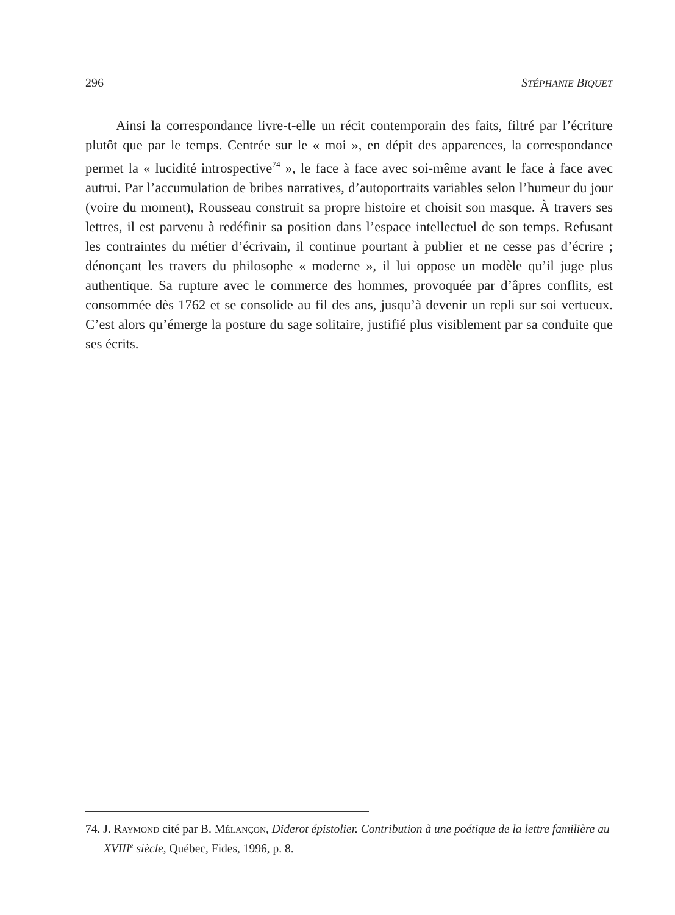296 STÉPHANIE BIQUET
Ainsi la correspondance livre-t-elle un récit contemporain des faits, filtré par l’écriture plutôt que par le temps. Centrée sur le « moi », en dépit des apparences, la correspondance permet la « lucidité introspective<sup>74</sup> », le face à face avec soi-même avant le face à face avec autrui. Par l’accumulation de bribes narratives, d’autoportraits variables selon l’humeur du jour (voire du moment), Rousseau construit sa propre histoire et choisit son masque. À travers ses lettres, il est parvenu à redéfinir sa position dans l’espace intellectuel de son temps. Refusant les contraintes du métier d’écrivain, il continue pourtant à publier et ne cesse pas d’écrire ; dénonçant les travers du philosophe « moderne », il lui oppose un modèle qu’il juge plus authentique. Sa rupture avec le commerce des hommes, provoquée par d’âpres conflits, est consommée dès 1762 et se consolide au fil des ans, jusqu’à devenir un repli sur soi vertueux. C’est alors qu’émerge la posture du sage solitaire, justifié plus visiblement par sa conduite que ses écrits.
74. J. Raymond cité par B. Mélançon, Diderot épistolier. Contribution à une poétique de la lettre familière au XVIII<sup>e</sup> siècle, Québec, Fides, 1996, p. 8.